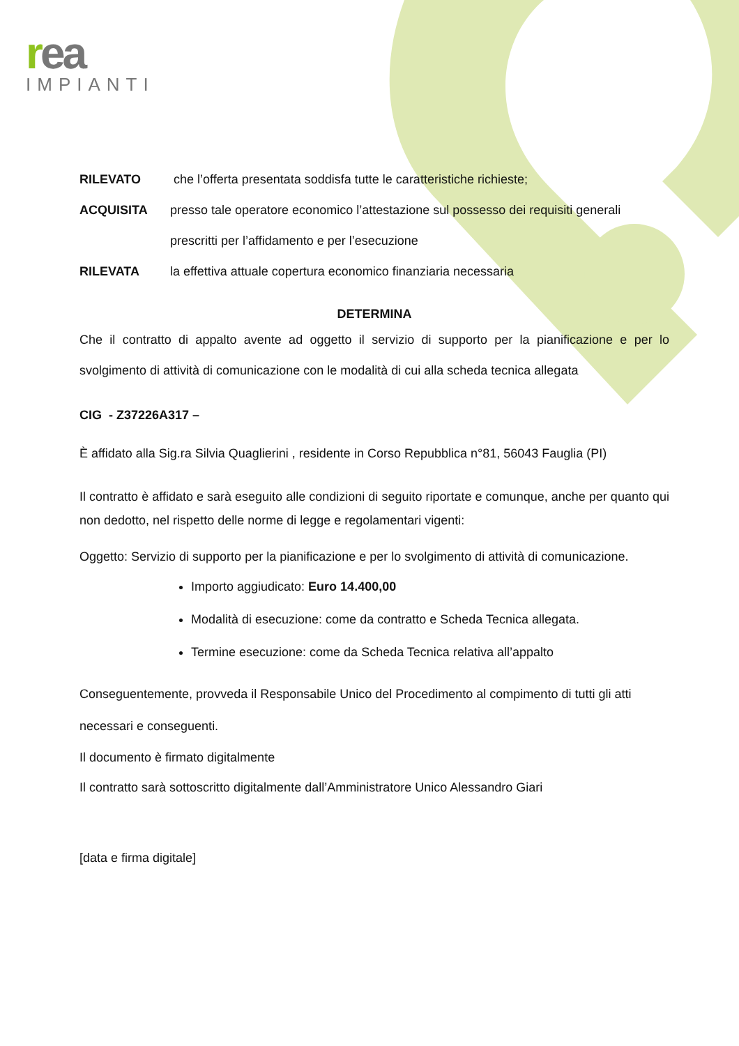rea
IMPIANTI
RILEVATO che l’offerta presentata soddisfa tutte le caratteristiche richieste;
ACQUISITA presso tale operatore economico l’attestazione sul possesso dei requisiti generali
prescritti per l’affidamento e per l’esecuzione
RILEVATA la effettiva attuale copertura economico finanziaria necessaria
DETERMINA
Che il contratto di appalto avente ad oggetto il servizio di supporto per la pianificazione e per lo svolgimento di attività di comunicazione con le modalità di cui alla scheda tecnica allegata
CIG - Z37226A317 –
È affidato alla Sig.ra Silvia Quaglierini , residente in Corso Repubblica n°81, 56043 Fauglia (PI)
Il contratto è affidato e sarà eseguito alle condizioni di seguito riportate e comunque, anche per quanto qui non dedotto, nel rispetto delle norme di legge e regolamentari vigenti:
Oggetto: Servizio di supporto per la pianificazione e per lo svolgimento di attività di comunicazione.
Importo aggiudicato: Euro 14.400,00
Modalità di esecuzione: come da contratto e Scheda Tecnica allegata.
Termine esecuzione: come da Scheda Tecnica relativa all’appalto
Conseguentemente, provveda il Responsabile Unico del Procedimento al compimento di tutti gli atti necessari e conseguenti.
Il documento è firmato digitalmente
Il contratto sarà sottoscritto digitalmente dall’Amministratore Unico Alessandro Giari
[data e firma digitale]